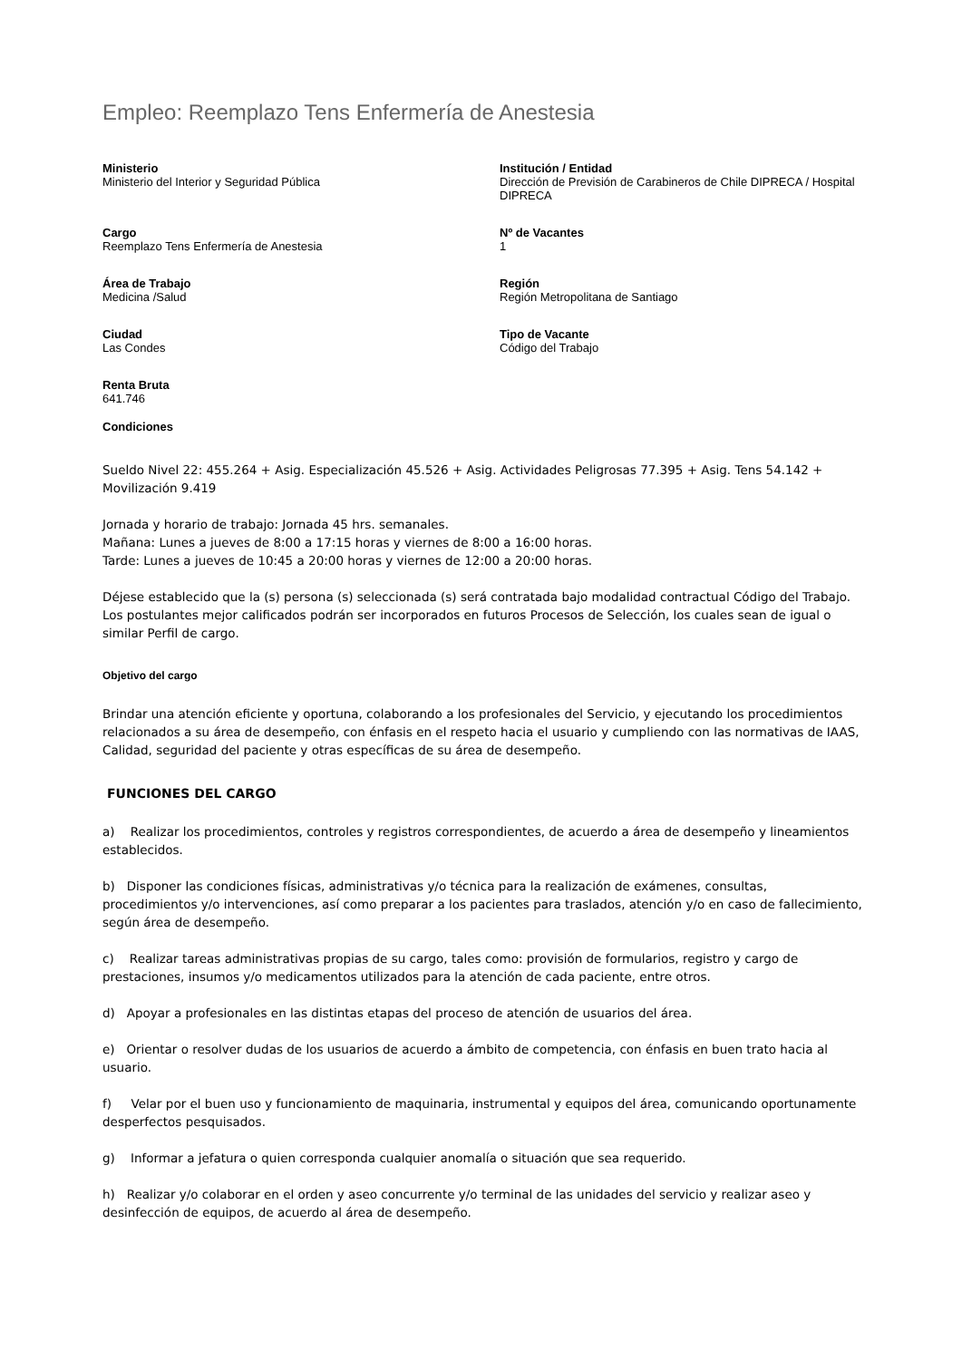Empleo: Reemplazo Tens Enfermería de Anestesia
Ministerio
Ministerio del Interior y Seguridad Pública
Institución / Entidad
Dirección de Previsión de Carabineros de Chile DIPRECA / Hospital DIPRECA
Cargo
Reemplazo Tens Enfermería de Anestesia
Nº de Vacantes
1
Área de Trabajo
Medicina /Salud
Región
Región Metropolitana de Santiago
Ciudad
Las Condes
Tipo de Vacante
Código del Trabajo
Renta Bruta
641.746
Condiciones
Sueldo Nivel 22: 455.264 + Asig. Especialización 45.526 + Asig. Actividades Peligrosas 77.395 + Asig. Tens 54.142 + Movilización 9.419
Jornada y horario de trabajo: Jornada 45 hrs. semanales.
Mañana: Lunes a jueves de 8:00 a 17:15 horas y viernes de 8:00 a 16:00 horas.
Tarde: Lunes a jueves de 10:45 a 20:00 horas y viernes de 12:00 a 20:00 horas.
Déjese establecido que la (s) persona (s) seleccionada (s) será contratada bajo modalidad contractual Código del Trabajo. Los postulantes mejor calificados podrán ser incorporados en futuros Procesos de Selección, los cuales sean de igual o similar Perfil de cargo.
Objetivo del cargo
Brindar una atención eficiente y oportuna, colaborando a los profesionales del Servicio, y ejecutando los procedimientos relacionados a su área de desempeño, con énfasis en el respeto hacia el usuario y cumpliendo con las normativas de IAAS, Calidad, seguridad del paciente y otras específicas de su área de desempeño.
FUNCIONES DEL CARGO
a) Realizar los procedimientos, controles y registros correspondientes, de acuerdo a área de desempeño y lineamientos establecidos.
b) Disponer las condiciones físicas, administrativas y/o técnica para la realización de exámenes, consultas, procedimientos y/o intervenciones, así como preparar a los pacientes para traslados, atención y/o en caso de fallecimiento, según área de desempeño.
c) Realizar tareas administrativas propias de su cargo, tales como: provisión de formularios, registro y cargo de prestaciones, insumos y/o medicamentos utilizados para la atención de cada paciente, entre otros.
d) Apoyar a profesionales en las distintas etapas del proceso de atención de usuarios del área.
e) Orientar o resolver dudas de los usuarios de acuerdo a ámbito de competencia, con énfasis en buen trato hacia al usuario.
f) Velar por el buen uso y funcionamiento de maquinaria, instrumental y equipos del área, comunicando oportunamente desperfectos pesquisados.
g) Informar a jefatura o quien corresponda cualquier anomalía o situación que sea requerido.
h) Realizar y/o colaborar en el orden y aseo concurrente y/o terminal de las unidades del servicio y realizar aseo y desinfección de equipos, de acuerdo al área de desempeño.